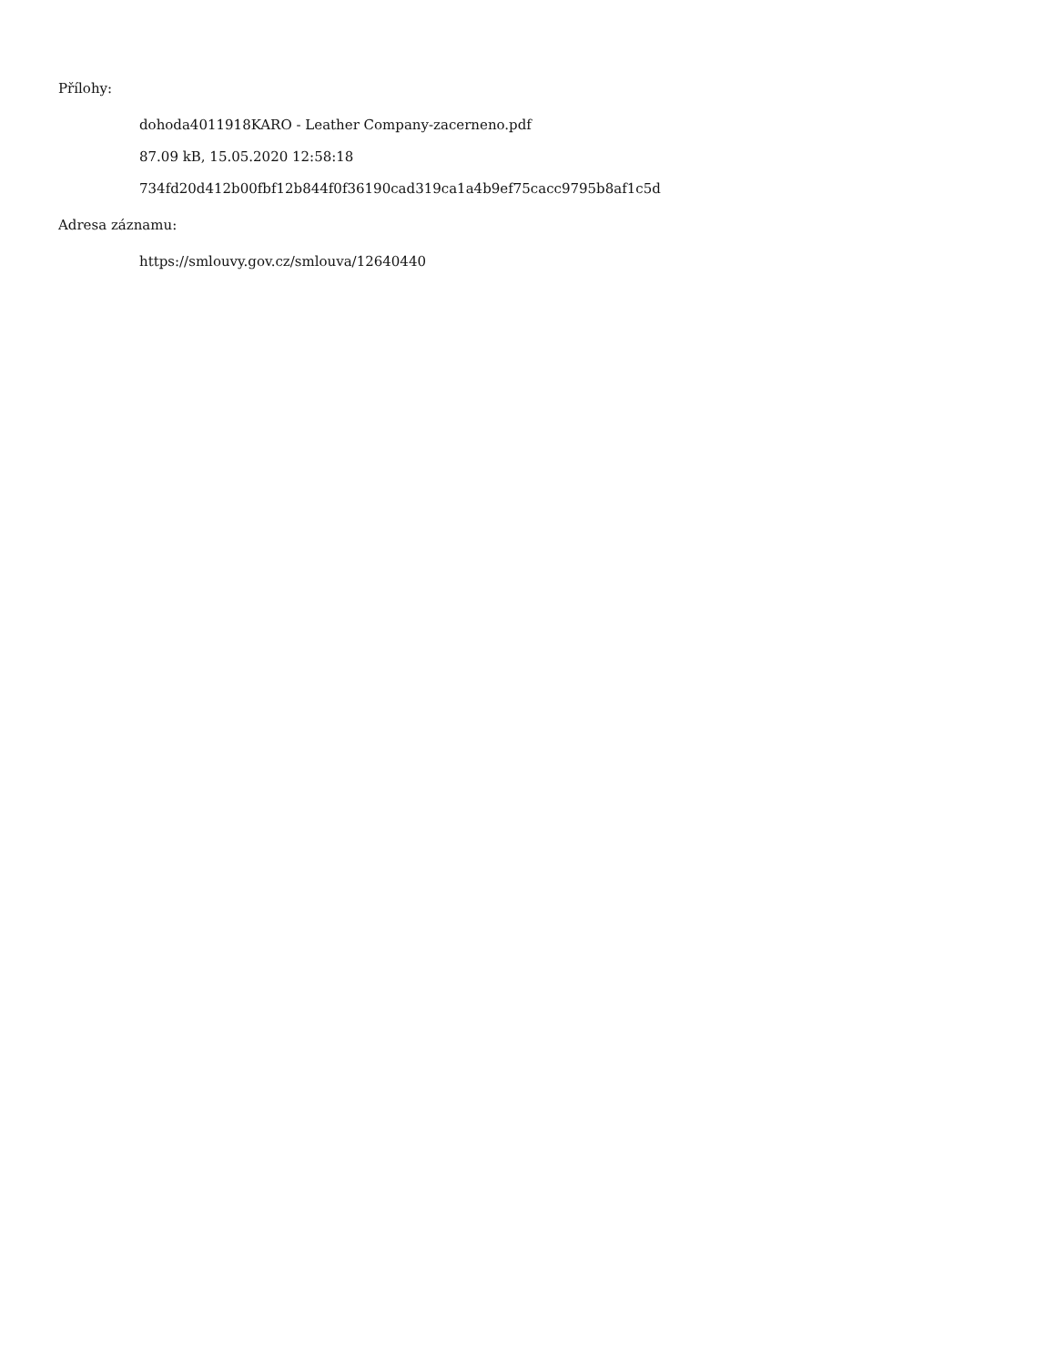Přílohy:
dohoda4011918KARO - Leather Company-zacerneno.pdf
87.09 kB, 15.05.2020 12:58:18
734fd20d412b00fbf12b844f0f36190cad319ca1a4b9ef75cacc9795b8af1c5d
Adresa záznamu:
https://smlouvy.gov.cz/smlouva/12640440